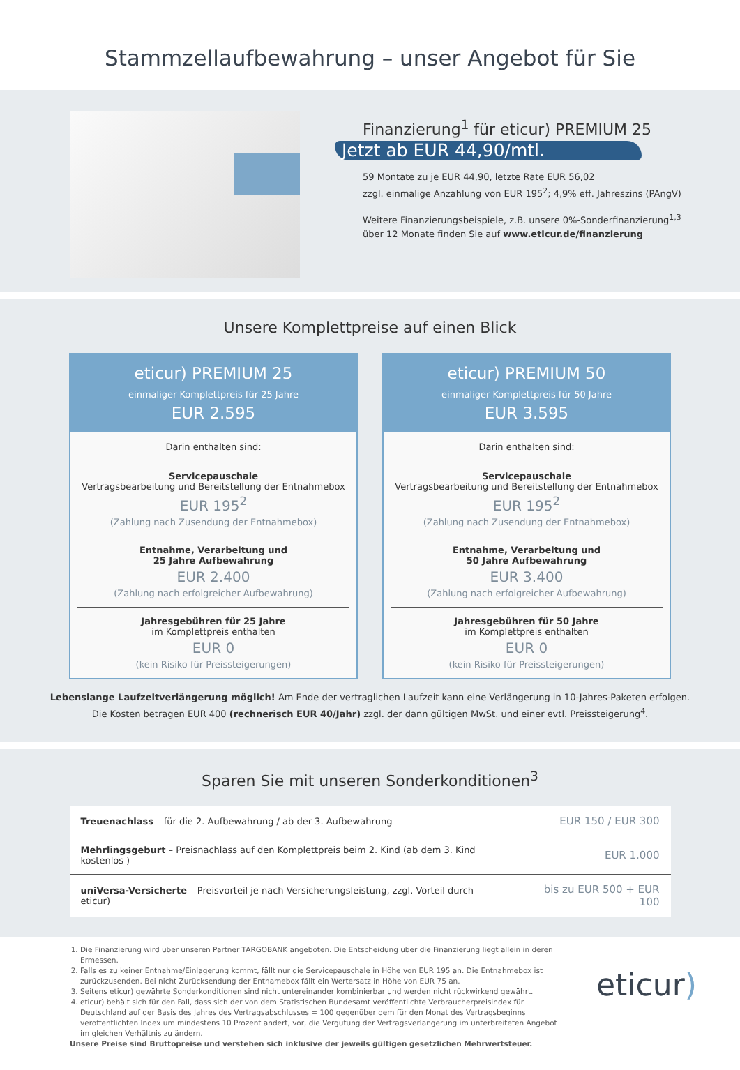Stammzellaufbewahrung – unser Angebot für Sie
Finanzierung<sup>1</sup> für eticur) PREMIUM 25
Jetzt ab EUR 44,90/mtl.
59 Montate zu je EUR 44,90, letzte Rate EUR 56,02
zzgl. einmalige Anzahlung von EUR 195<sup>2</sup>; 4,9% eff. Jahreszins (PAngV)
Weitere Finanzierungsbeispiele, z.B. unsere 0%-Sonderfinanzierung<sup>1,3</sup>
über 12 Monate finden Sie auf www.eticur.de/finanzierung
Unsere Komplettpreise auf einen Blick
eticur) PREMIUM 25
einmaliger Komplettpreis für 25 Jahre
EUR 2.595
Darin enthalten sind:
Servicepauschale
Vertragsbearbeitung und Bereitstellung der Entnahmebox
EUR 195<sup>2</sup>
(Zahlung nach Zusendung der Entnahmebox)
Entnahme, Verarbeitung und
25 Jahre Aufbewahrung
EUR 2.400
(Zahlung nach erfolgreicher Aufbewahrung)
Jahresgebühren für 25 Jahre
im Komplettpreis enthalten
EUR 0
(kein Risiko für Preissteigerungen)
eticur) PREMIUM 50
einmaliger Komplettpreis für 50 Jahre
EUR 3.595
Darin enthalten sind:
Servicepauschale
Vertragsbearbeitung und Bereitstellung der Entnahmebox
EUR 195<sup>2</sup>
(Zahlung nach Zusendung der Entnahmebox)
Entnahme, Verarbeitung und
50 Jahre Aufbewahrung
EUR 3.400
(Zahlung nach erfolgreicher Aufbewahrung)
Jahresgebühren für 50 Jahre
im Komplettpreis enthalten
EUR 0
(kein Risiko für Preissteigerungen)
Lebenslange Laufzeitverlängerung möglich! Am Ende der vertraglichen Laufzeit kann eine Verlängerung in 10-Jahres-Paketen erfolgen.
Die Kosten betragen EUR 400 (rechnerisch EUR 40/Jahr) zzgl. der dann gültigen MwSt. und einer evtl. Preissteigerung<sup>4</sup>.
Sparen Sie mit unseren Sonderkonditionen<sup>3</sup>
| Treuenachlass – für die 2. Aufbewahrung / ab der 3. Aufbewahrung | EUR 150 / EUR 300 |
| Mehrlingsgeburt – Preisnachlass auf den Komplettpreis beim 2. Kind (ab dem 3. Kind kostenlos ) | EUR 1.000 |
| uniVersa-Versicherte – Preisvorteil je nach Versicherungsleistung, zzgl. Vorteil durch eticur) | bis zu EUR 500 + EUR 100 |
1. Die Finanzierung wird über unseren Partner TARGOBANK angeboten. Die Entscheidung über die Finanzierung liegt allein in deren Ermessen.
2. Falls es zu keiner Entnahme/Einlagerung kommt, fällt nur die Servicepauschale in Höhe von EUR 195 an. Die Entnahmebox ist zurückzusenden. Bei nicht Zurücksendung der Entnamebox fällt ein Wertersatz in Höhe von EUR 75 an.
3. Seitens eticur) gewährte Sonderkonditionen sind nicht untereinander kombinierbar und werden nicht rückwirkend gewährt.
4. eticur) behält sich für den Fall, dass sich der von dem Statistischen Bundesamt veröffentlichte Verbraucherpreisindex für Deutschland auf der Basis des Jahres des Vertragsabschlusses = 100 gegenüber dem für den Monat des Vertragsbeginns veröffentlichten Index um mindestens 10 Prozent ändert, vor, die Vergütung der Vertragsverlängerung im unterbreiteten Angebot im gleichen Verhältnis zu ändern.
Unsere Preise sind Bruttopreise und verstehen sich inklusive der jeweils gültigen gesetzlichen Mehrwertsteuer.
eticur)